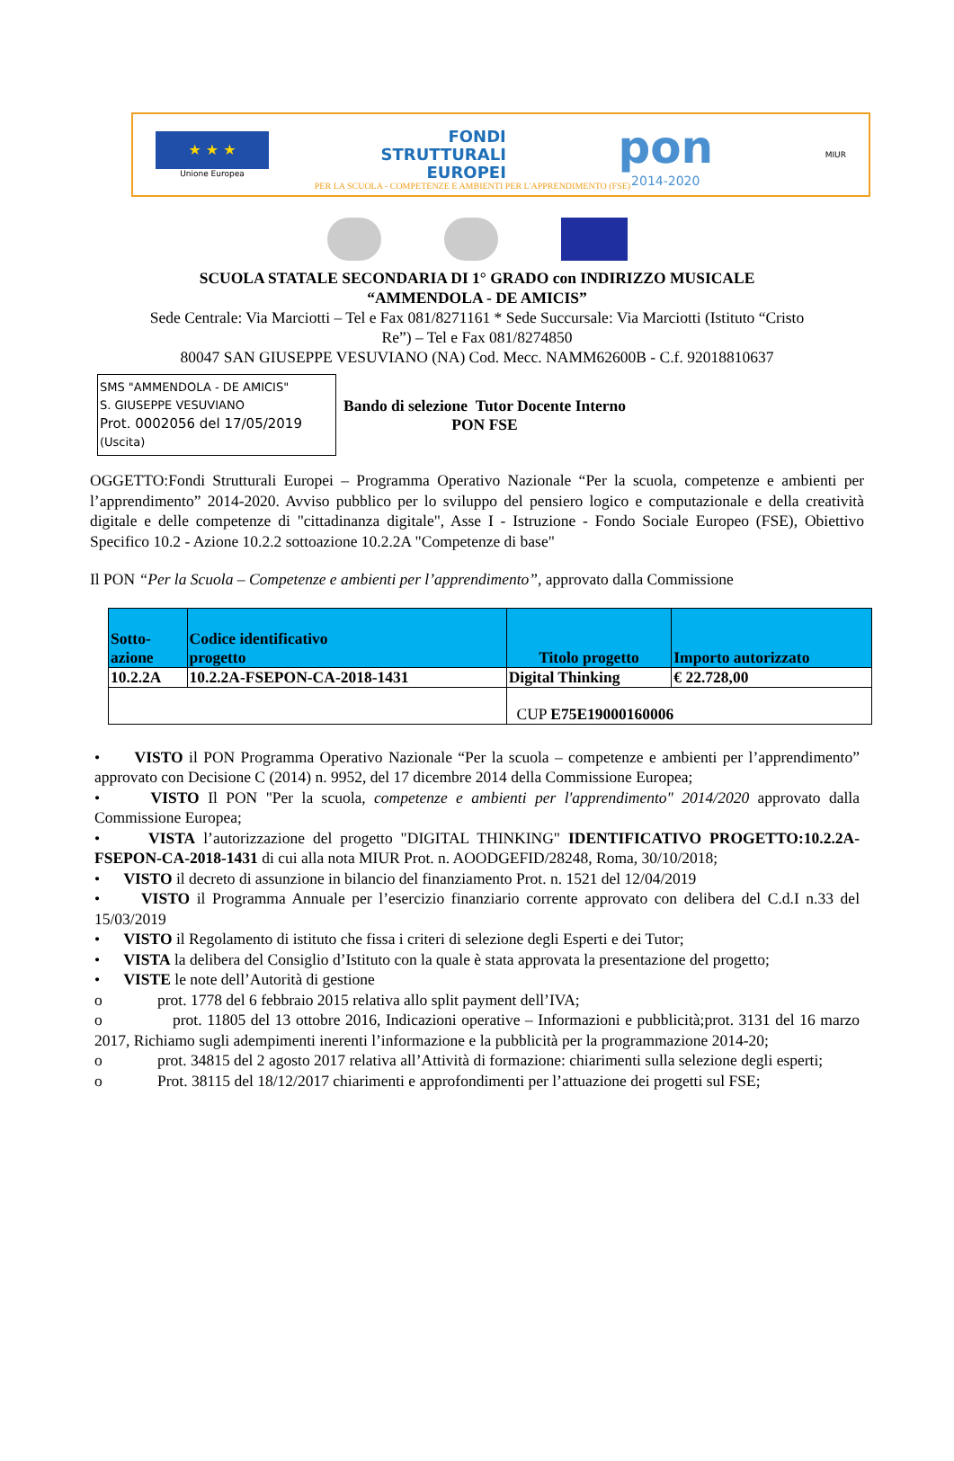★ ★ ★
Unione Europea
FONDI
STRUTTURALI
EUROPEI
pon
2014-2020
MIUR
PER LA SCUOLA - COMPETENZE E AMBIENTI PER L'APPRENDIMENTO (FSE)
SCUOLA STATALE SECONDARIA DI 1° GRADO con INDIRIZZO MUSICALE
“AMMENDOLA - DE AMICIS”
Sede Centrale: Via Marciotti – Tel e Fax 081/8271161 * Sede Succursale: Via Marciotti (Istituto “Cristo
Re”) – Tel e Fax 081/8274850
80047 SAN GIUSEPPE VESUVIANO (NA) Cod. Mecc. NAMM62600B - C.f. 92018810637
SMS "AMMENDOLA - DE AMICIS"
S. GIUSEPPE VESUVIANO
Prot. 0002056 del 17/05/2019
(Uscita)
Bando di selezione Tutor Docente Interno
PON FSE
OGGETTO:Fondi Strutturali Europei – Programma Operativo Nazionale “Per la scuola, competenze e ambienti per l’apprendimento” 2014-2020. Avviso pubblico per lo sviluppo del pensiero logico e computazionale e della creatività digitale e delle competenze di "cittadinanza digitale", Asse I - Istruzione - Fondo Sociale Europeo (FSE), Obiettivo Specifico 10.2 - Azione 10.2.2 sottoazione 10.2.2A "Competenze di base"
Il PON “Per la Scuola – Competenze e ambienti per l’apprendimento”, approvato dalla Commissione
| Sotto- azione | Codice identificativo progetto | Titolo progetto | Importo autorizzato |
| --- | --- | --- | --- |
| 10.2.2A | 10.2.2A-FSEPON-CA-2018-1431 | Digital Thinking | € 22.728,00 |
| | | CUP E75E19000160006 | |
• VISTO il PON Programma Operativo Nazionale “Per la scuola – competenze e ambienti per l’apprendimento” approvato con Decisione C (2014) n. 9952, del 17 dicembre 2014 della Commissione Europea;
• VISTO Il PON "Per la scuola, competenze e ambienti per l'apprendimento" 2014/2020 approvato dalla Commissione Europea;
• VISTA l’autorizzazione del progetto "DIGITAL THINKING" IDENTIFICATIVO PROGETTO:10.2.2A-FSEPON-CA-2018-1431 di cui alla nota MIUR Prot. n. AOODGEFID/28248, Roma, 30/10/2018;
• VISTO il decreto di assunzione in bilancio del finanziamento Prot. n. 1521 del 12/04/2019
• VISTO il Programma Annuale per l’esercizio finanziario corrente approvato con delibera del C.d.I n.33 del 15/03/2019
• VISTO il Regolamento di istituto che fissa i criteri di selezione degli Esperti e dei Tutor;
• VISTA la delibera del Consiglio d’Istituto con la quale è stata approvata la presentazione del progetto;
• VISTE le note dell’Autorità di gestione
o prot. 1778 del 6 febbraio 2015 relativa allo split payment dell’IVA;
o prot. 11805 del 13 ottobre 2016, Indicazioni operative – Informazioni e pubblicità;prot. 3131 del 16 marzo 2017, Richiamo sugli adempimenti inerenti l’informazione e la pubblicità per la programmazione 2014-20;
o prot. 34815 del 2 agosto 2017 relativa all’Attività di formazione: chiarimenti sulla selezione degli esperti;
o Prot. 38115 del 18/12/2017 chiarimenti e approfondimenti per l’attuazione dei progetti sul FSE;